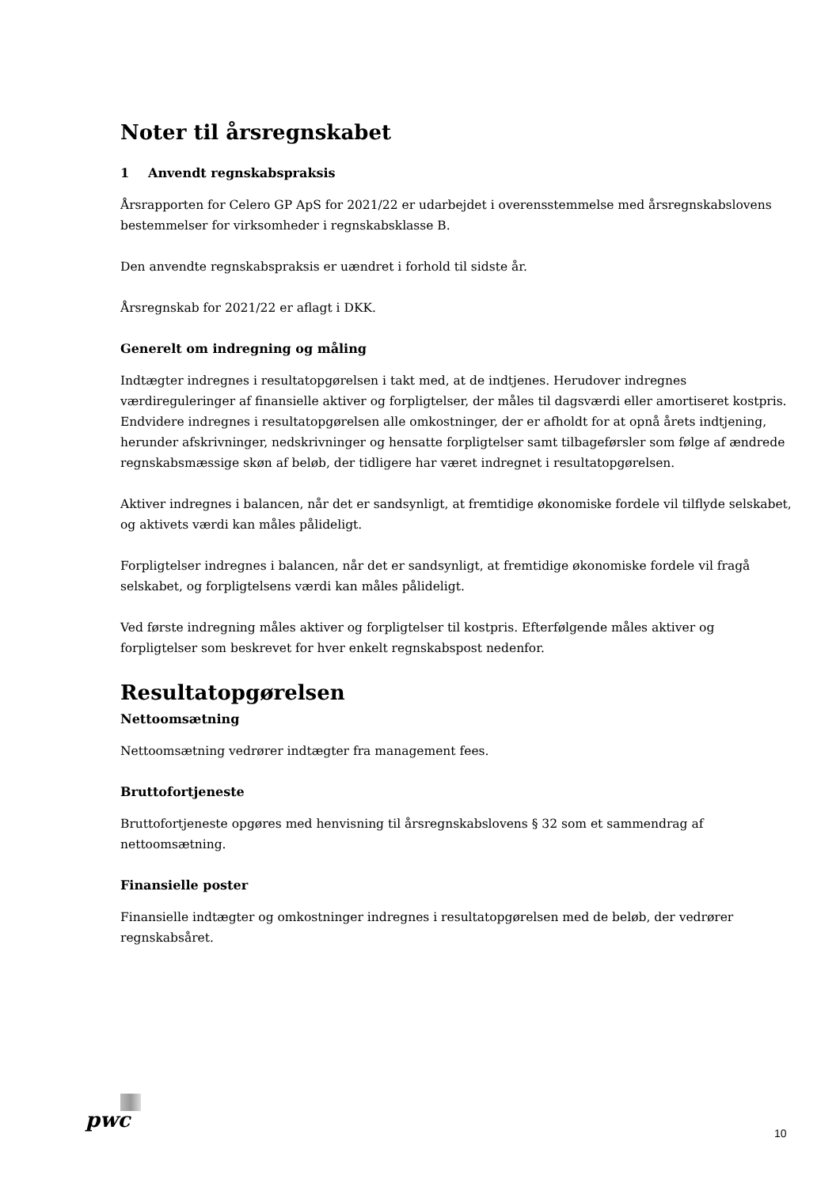Noter til årsregnskabet
1 Anvendt regnskabspraksis
Årsrapporten for Celero GP ApS for 2021/22 er udarbejdet i overensstemmelse med årsregnskabslovens bestemmelser for virksomheder i regnskabsklasse B.
Den anvendte regnskabspraksis er uændret i forhold til sidste år.
Årsregnskab for 2021/22 er aflagt i DKK.
Generelt om indregning og måling
Indtægter indregnes i resultatopgørelsen i takt med, at de indtjenes. Herudover indregnes værdireguleringer af finansielle aktiver og forpligtelser, der måles til dagsværdi eller amortiseret kostpris. Endvidere indregnes i resultatopgørelsen alle omkostninger, der er afholdt for at opnå årets indtjening, herunder afskrivninger, nedskrivninger og hensatte forpligtelser samt tilbageførsler som følge af ændrede regnskabsmæssige skøn af beløb, der tidligere har været indregnet i resultatopgørelsen.
Aktiver indregnes i balancen, når det er sandsynligt, at fremtidige økonomiske fordele vil tilflyde selskabet, og aktivets værdi kan måles pålideligt.
Forpligtelser indregnes i balancen, når det er sandsynligt, at fremtidige økonomiske fordele vil fragå selskabet, og forpligtelsens værdi kan måles pålideligt.
Ved første indregning måles aktiver og forpligtelser til kostpris. Efterfølgende måles aktiver og forpligtelser som beskrevet for hver enkelt regnskabspost nedenfor.
Resultatopgørelsen
Nettoomsætning
Nettoomsætning vedrører indtægter fra management fees.
Bruttofortjeneste
Bruttofortjeneste opgøres med henvisning til årsregnskabslovens § 32 som et sammendrag af nettoomsætning.
Finansielle poster
Finansielle indtægter og omkostninger indregnes i resultatopgørelsen med de beløb, der vedrører regnskabsåret.
pwc
10